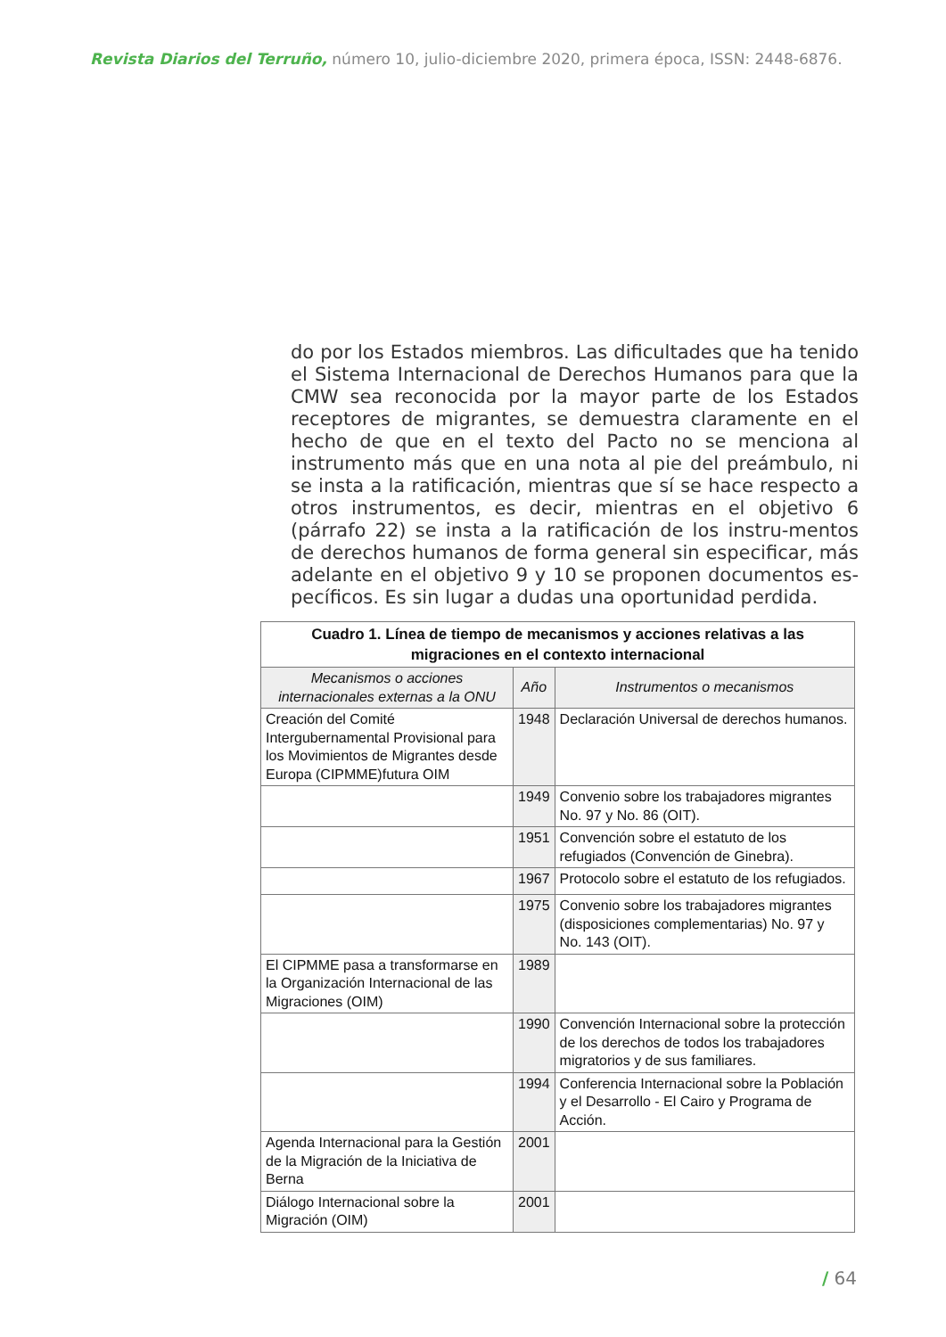Revista Diarios del Terruño, número 10, julio-diciembre 2020, primera época, ISSN: 2448-6876.
do por los Estados miembros. Las dificultades que ha tenido el Sistema Internacional de Derechos Humanos para que la CMW sea reconocida por la mayor parte de los Estados receptores de migrantes, se demuestra claramente en el hecho de que en el texto del Pacto no se menciona al instrumento más que en una nota al pie del preámbulo, ni se insta a la ratificación, mientras que sí se hace respecto a otros instrumentos, es decir, mientras en el objetivo 6 (párrafo 22) se insta a la ratificación de los instru-mentos de derechos humanos de forma general sin especificar, más adelante en el objetivo 9 y 10 se proponen documentos es-pecíficos. Es sin lugar a dudas una oportunidad perdida.
| Cuadro 1. Línea de tiempo de mecanismos y acciones relativas a las migraciones en el contexto internacional | | |
| --- | --- | --- |
| Mecanismos o acciones internacionales externas a la ONU | Año | Instrumentos o mecanismos |
| Creación del Comité Intergubernamental Provisional para los Movimientos de Migrantes desde Europa (CIPMME)futura OIM | 1948 | Declaración Universal de derechos humanos. |
| | 1949 | Convenio sobre los trabajadores migrantes No. 97 y No. 86 (OIT). |
| | 1951 | Convención sobre el estatuto de los refugiados (Convención de Ginebra). |
| | 1967 | Protocolo sobre el estatuto de los refugiados. |
| | 1975 | Convenio sobre los trabajadores migrantes (disposiciones complementarias) No. 97 y No. 143 (OIT). |
| El CIPMME pasa a transformarse en la Organización Internacional de las Migraciones (OIM) | 1989 | |
| | 1990 | Convención Internacional sobre la protección de los derechos de todos los trabajadores migratorios y de sus familiares. |
| | 1994 | Conferencia Internacional sobre la Población y el Desarrollo - El Cairo y Programa de Acción. |
| Agenda Internacional para la Gestión de la Migración de la Iniciativa de Berna | 2001 | |
| Diálogo Internacional sobre la Migración (OIM) | 2001 | |
/ 64